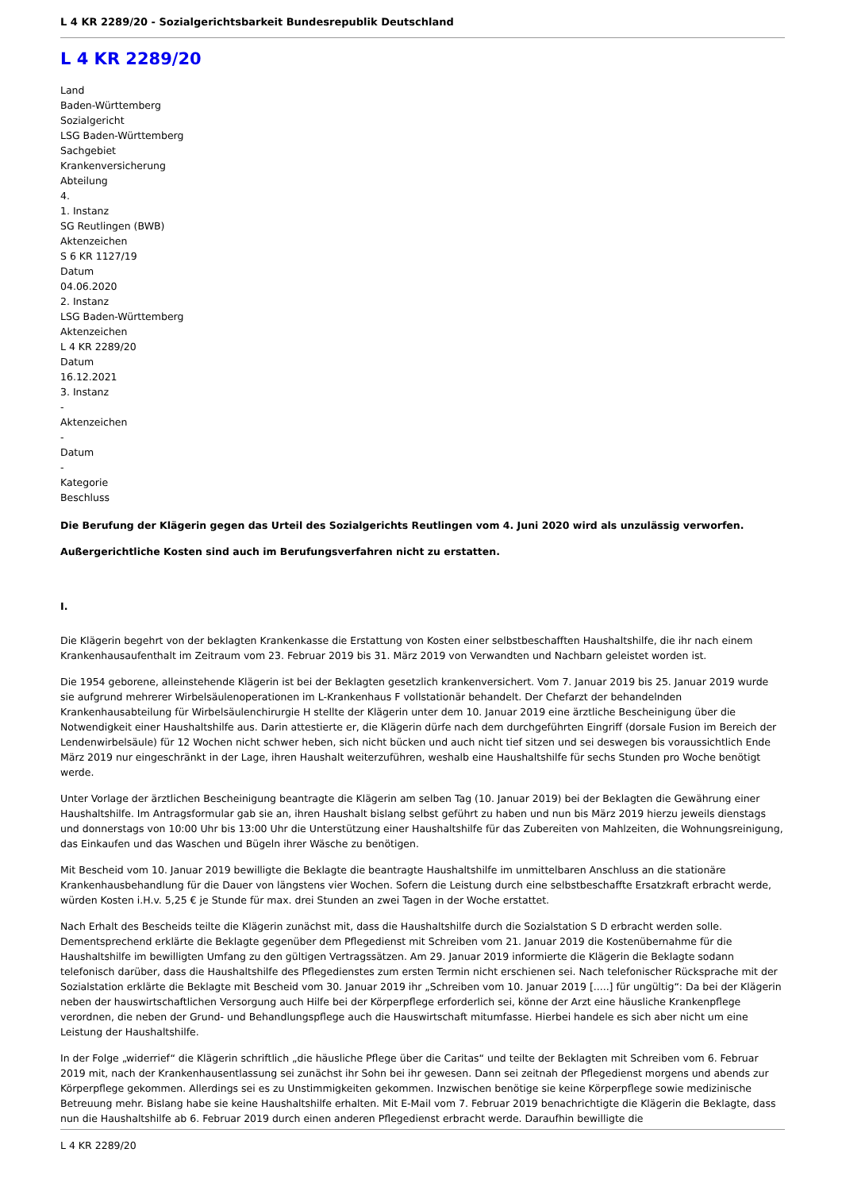L 4 KR 2289/20 - Sozialgerichtsbarkeit Bundesrepublik Deutschland
L 4 KR 2289/20
Land
Baden-Württemberg
Sozialgericht
LSG Baden-Württemberg
Sachgebiet
Krankenversicherung
Abteilung
4.
1. Instanz
SG Reutlingen (BWB)
Aktenzeichen
S 6 KR 1127/19
Datum
04.06.2020
2. Instanz
LSG Baden-Württemberg
Aktenzeichen
L 4 KR 2289/20
Datum
16.12.2021
3. Instanz
-
Aktenzeichen
-
Datum
-
Kategorie
Beschluss
Die Berufung der Klägerin gegen das Urteil des Sozialgerichts Reutlingen vom 4. Juni 2020 wird als unzulässig verworfen.
Außergerichtliche Kosten sind auch im Berufungsverfahren nicht zu erstatten.
I.
Die Klägerin begehrt von der beklagten Krankenkasse die Erstattung von Kosten einer selbstbeschafften Haushaltshilfe, die ihr nach einem Krankenhausaufenthalt im Zeitraum vom 23. Februar 2019 bis 31. März 2019 von Verwandten und Nachbarn geleistet worden ist.
Die 1954 geborene, alleinstehende Klägerin ist bei der Beklagten gesetzlich krankenversichert. Vom 7. Januar 2019 bis 25. Januar 2019 wurde sie aufgrund mehrerer Wirbelsäulenoperationen im L-Krankenhaus F vollstationär behandelt. Der Chefarzt der behandelnden Krankenhausabteilung für Wirbelsäulenchirurgie H stellte der Klägerin unter dem 10. Januar 2019 eine ärztliche Bescheinigung über die Notwendigkeit einer Haushaltshilfe aus. Darin attestierte er, die Klägerin dürfe nach dem durchgeführten Eingriff (dorsale Fusion im Bereich der Lendenwirbelsäule) für 12 Wochen nicht schwer heben, sich nicht bücken und auch nicht tief sitzen und sei deswegen bis voraussichtlich Ende März 2019 nur eingeschränkt in der Lage, ihren Haushalt weiterzuführen, weshalb eine Haushaltshilfe für sechs Stunden pro Woche benötigt werde.
Unter Vorlage der ärztlichen Bescheinigung beantragte die Klägerin am selben Tag (10. Januar 2019) bei der Beklagten die Gewährung einer Haushaltshilfe. Im Antragsformular gab sie an, ihren Haushalt bislang selbst geführt zu haben und nun bis März 2019 hierzu jeweils dienstags und donnerstags von 10:00 Uhr bis 13:00 Uhr die Unterstützung einer Haushaltshilfe für das Zubereiten von Mahlzeiten, die Wohnungsreinigung, das Einkaufen und das Waschen und Bügeln ihrer Wäsche zu benötigen.
Mit Bescheid vom 10. Januar 2019 bewilligte die Beklagte die beantragte Haushaltshilfe im unmittelbaren Anschluss an die stationäre Krankenhausbehandlung für die Dauer von längstens vier Wochen. Sofern die Leistung durch eine selbstbeschaffte Ersatzkraft erbracht werde, würden Kosten i.H.v. 5,25 € je Stunde für max. drei Stunden an zwei Tagen in der Woche erstattet.
Nach Erhalt des Bescheids teilte die Klägerin zunächst mit, dass die Haushaltshilfe durch die Sozialstation S D erbracht werden solle. Dementsprechend erklärte die Beklagte gegenüber dem Pflegedienst mit Schreiben vom 21. Januar 2019 die Kostenübernahme für die Haushaltshilfe im bewilligten Umfang zu den gültigen Vertragssätzen. Am 29. Januar 2019 informierte die Klägerin die Beklagte sodann telefonisch darüber, dass die Haushaltshilfe des Pflegedienstes zum ersten Termin nicht erschienen sei. Nach telefonischer Rücksprache mit der Sozialstation erklärte die Beklagte mit Bescheid vom 30. Januar 2019 ihr „Schreiben vom 10. Januar 2019 [.....] für ungültig“: Da bei der Klägerin neben der hauswirtschaftlichen Versorgung auch Hilfe bei der Körperpflege erforderlich sei, könne der Arzt eine häusliche Krankenpflege verordnen, die neben der Grund- und Behandlungspflege auch die Hauswirtschaft mitumfasse. Hierbei handele es sich aber nicht um eine Leistung der Haushaltshilfe.
In der Folge „widerrief“ die Klägerin schriftlich „die häusliche Pflege über die Caritas“ und teilte der Beklagten mit Schreiben vom 6. Februar 2019 mit, nach der Krankenhausentlassung sei zunächst ihr Sohn bei ihr gewesen. Dann sei zeitnah der Pflegedienst morgens und abends zur Körperpflege gekommen. Allerdings sei es zu Unstimmigkeiten gekommen. Inzwischen benötige sie keine Körperpflege sowie medizinische Betreuung mehr. Bislang habe sie keine Haushaltshilfe erhalten. Mit E-Mail vom 7. Februar 2019 benachrichtigte die Klägerin die Beklagte, dass nun die Haushaltshilfe ab 6. Februar 2019 durch einen anderen Pflegedienst erbracht werde. Daraufhin bewilligte die
L 4 KR 2289/20